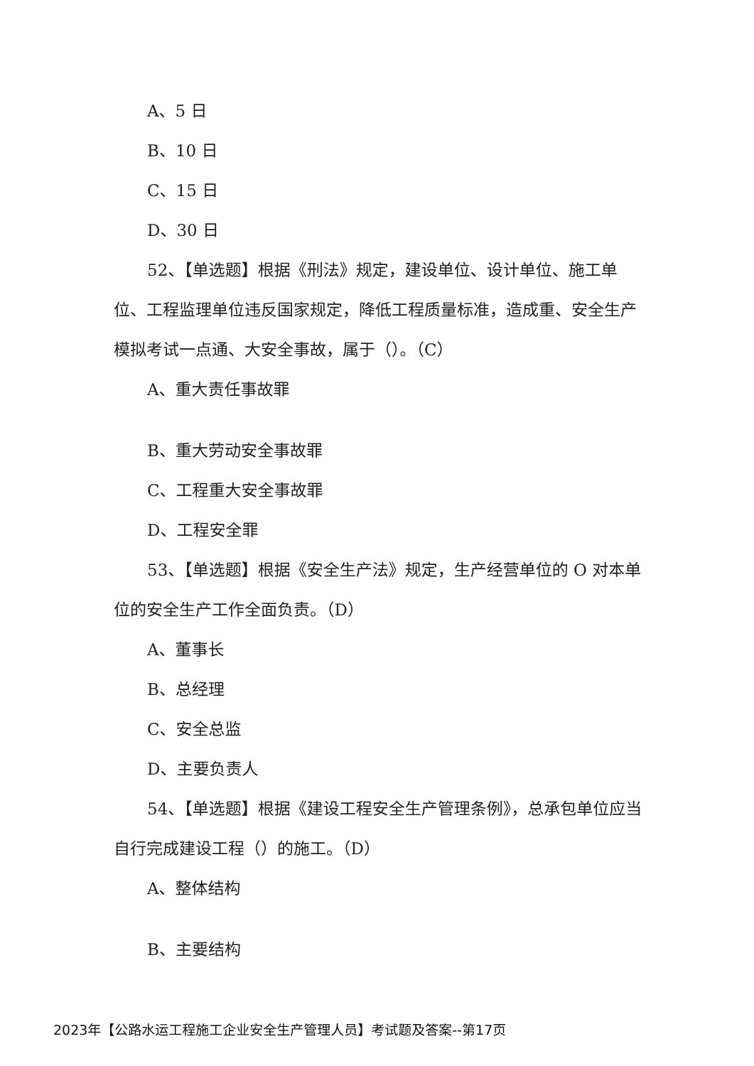A、5 日
B、10 日
C、15 日
D、30 日
52、【单选题】根据《刑法》规定，建设单位、设计单位、施工单位、工程监理单位违反国家规定，降低工程质量标准，造成重、安全生产模拟考试一点通、大安全事故，属于（）。（C）
A、重大责任事故罪
B、重大劳动安全事故罪
C、工程重大安全事故罪
D、工程安全罪
53、【单选题】根据《安全生产法》规定，生产经营单位的 O 对本单位的安全生产工作全面负责。（D）
A、董事长
B、总经理
C、安全总监
D、主要负责人
54、【单选题】根据《建设工程安全生产管理条例》，总承包单位应当自行完成建设工程（）的施工。（D）
A、整体结构
B、主要结构
2023年【公路水运工程施工企业安全生产管理人员】考试题及答案--第17页